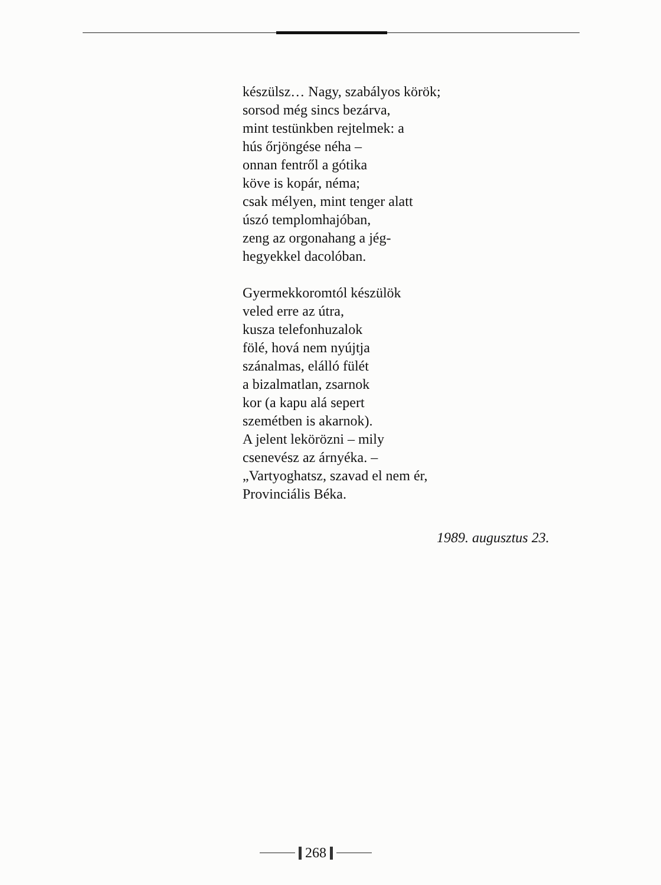készülsz… Nagy, szabályos körök;
sorsod még sincs bezárva,
mint testünkben rejtelmek: a
hús őrjöngése néha –
onnan fentről a gótika
köve is kopár, néma;
csak mélyen, mint tenger alatt
úszó templomhajóban,
zeng az orgonahang a jég-
hegyekkel dacolóban.
Gyermekkoromtól készülök
veled erre az útra,
kusza telefonhuzalok
fölé, hová nem nyújtja
szánalmas, elálló fülét
a bizalmatlan, zsarnok
kor (a kapu alá sepert
szemétben is akarnok).
A jelent lekörözni – mily
csenevész az árnyéka. –
„Vartyoghatsz, szavad el nem ér,
Provinciális Béka.
1989. augusztus 23.
268